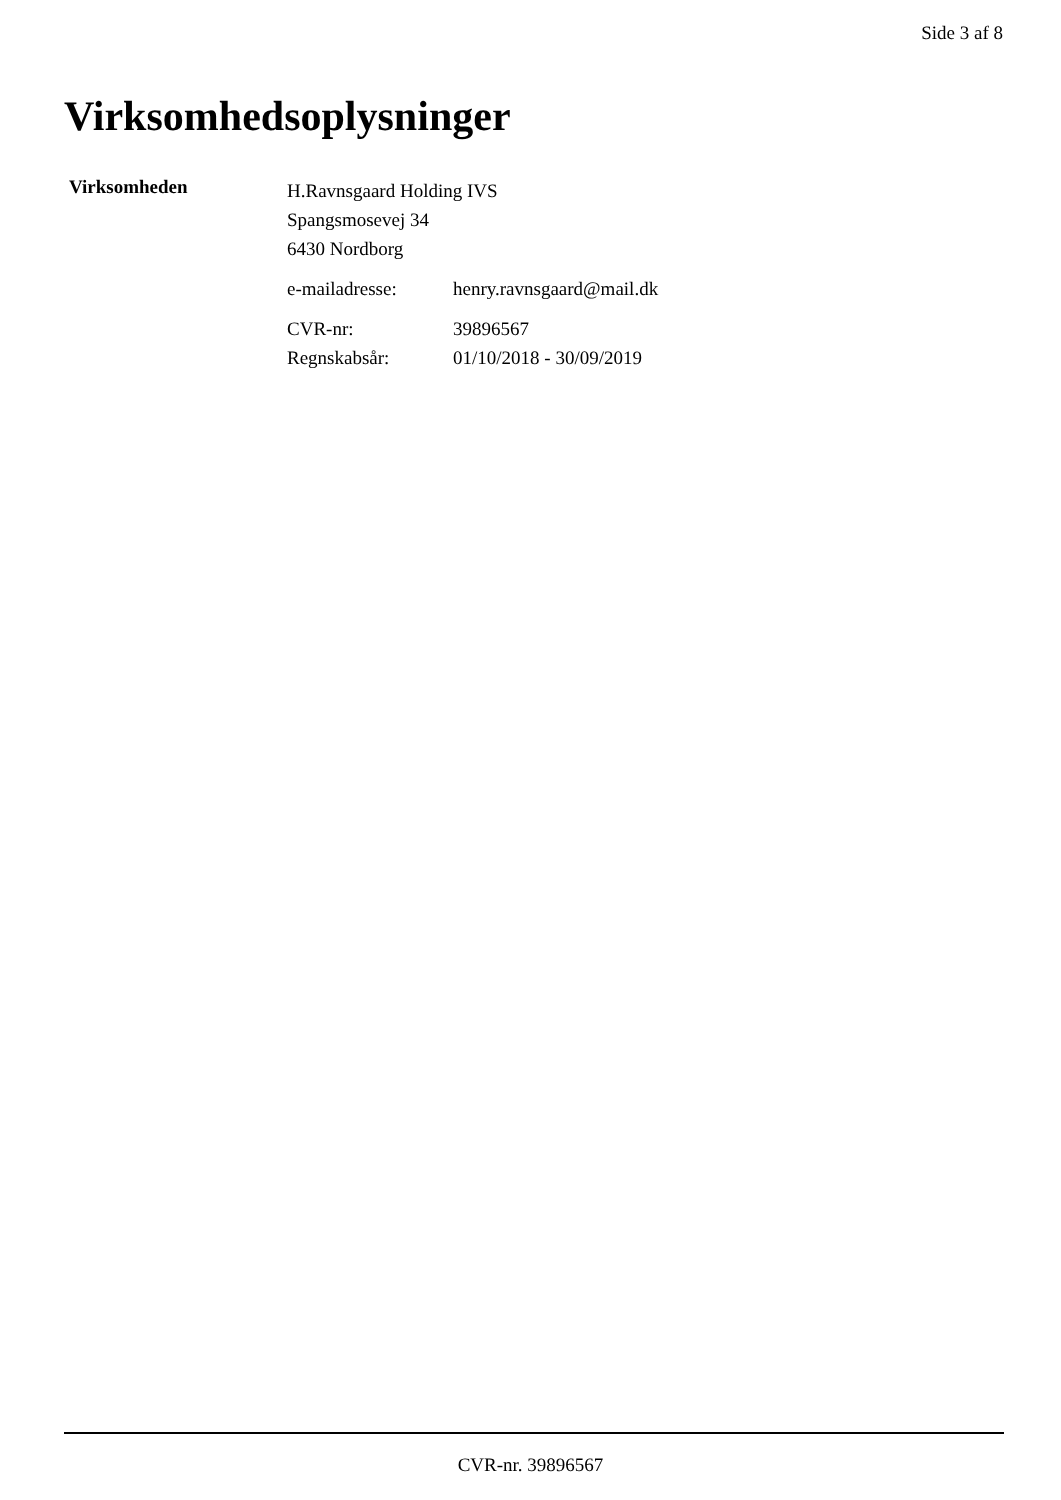Side 3 af 8
Virksomhedsoplysninger
Virksomheden
H.Ravnsgaard Holding IVS
Spangsmosevej 34
6430 Nordborg
e-mailadresse: henry.ravnsgaard@mail.dk
CVR-nr: 39896567
Regnskabsår: 01/10/2018 - 30/09/2019
CVR-nr. 39896567